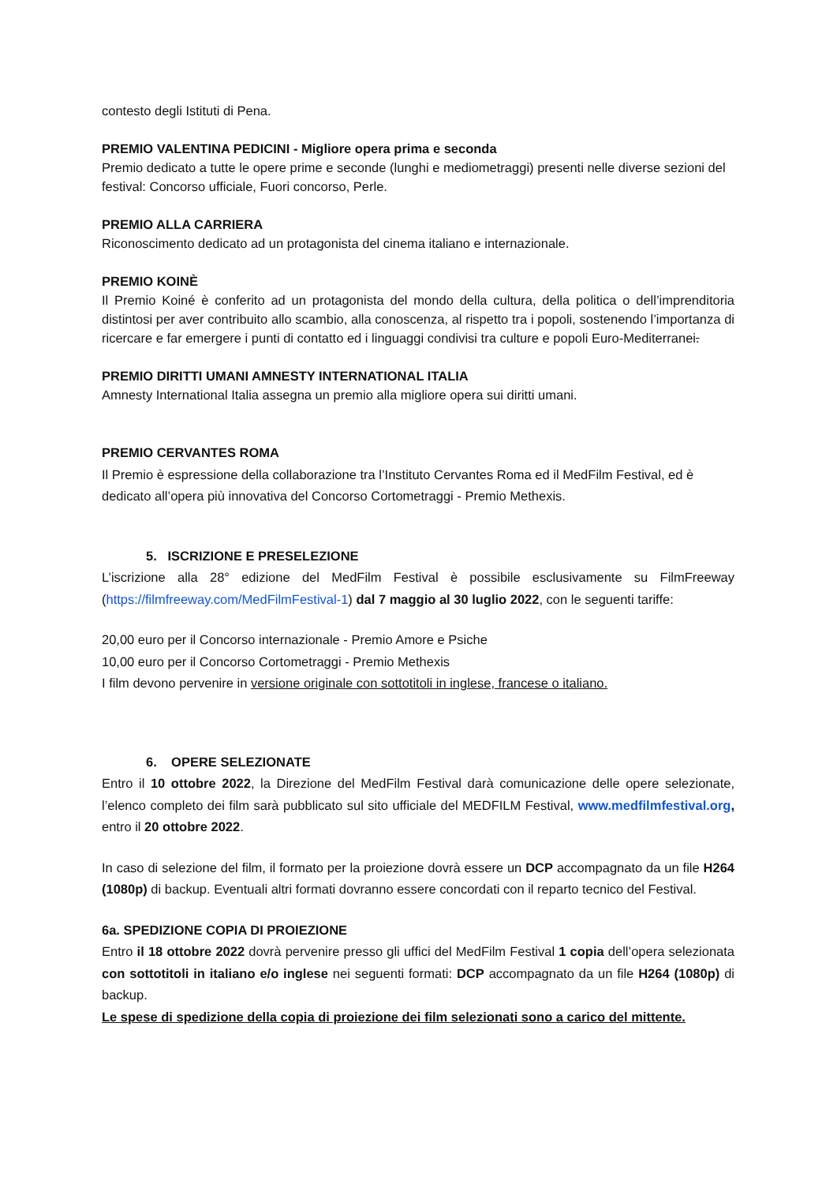contesto degli Istituti di Pena.
PREMIO VALENTINA PEDICINI - Migliore opera prima e seconda
Premio dedicato a tutte le opere prime e seconde (lunghi e mediometraggi) presenti nelle diverse sezioni del festival: Concorso ufficiale, Fuori concorso, Perle.
PREMIO ALLA CARRIERA
Riconoscimento dedicato ad un protagonista del cinema italiano e internazionale.
PREMIO KOINÈ
Il Premio Koiné è conferito ad un protagonista del mondo della cultura, della politica o dell’imprenditoria distintosi per aver contribuito allo scambio, alla conoscenza, al rispetto tra i popoli, sostenendo l’importanza di ricercare e far emergere i punti di contatto ed i linguaggi condivisi tra culture e popoli Euro-Mediterranei.
PREMIO DIRITTI UMANI AMNESTY INTERNATIONAL ITALIA
Amnesty International Italia assegna un premio alla migliore opera sui diritti umani.
PREMIO CERVANTES ROMA
Il Premio è espressione della collaborazione tra l’Instituto Cervantes Roma ed il MedFilm Festival, ed è dedicato all’opera più innovativa del Concorso Cortometraggi - Premio Methexis.
5. ISCRIZIONE E PRESELEZIONE
L’iscrizione alla 28° edizione del MedFilm Festival è possibile esclusivamente su FilmFreeway (https://filmfreeway.com/MedFilmFestival-1) dal 7 maggio al 30 luglio 2022, con le seguenti tariffe:
20,00 euro per il Concorso internazionale - Premio Amore e Psiche
10,00 euro per il Concorso Cortometraggi - Premio Methexis
I film devono pervenire in versione originale con sottotitoli in inglese, francese o italiano.
6. OPERE SELEZIONATE
Entro il 10 ottobre 2022, la Direzione del MedFilm Festival darà comunicazione delle opere selezionate, l’elenco completo dei film sarà pubblicato sul sito ufficiale del MEDFILM Festival, www.medfilmfestival.org, entro il 20 ottobre 2022.
In caso di selezione del film, il formato per la proiezione dovrà essere un DCP accompagnato da un file H264 (1080p) di backup. Eventuali altri formati dovranno essere concordati con il reparto tecnico del Festival.
6a. SPEDIZIONE COPIA DI PROIEZIONE
Entro il 18 ottobre 2022 dovrà pervenire presso gli uffici del MedFilm Festival 1 copia dell’opera selezionata con sottotitoli in italiano e/o inglese nei seguenti formati: DCP accompagnato da un file H264 (1080p) di backup.
Le spese di spedizione della copia di proiezione dei film selezionati sono a carico del mittente.